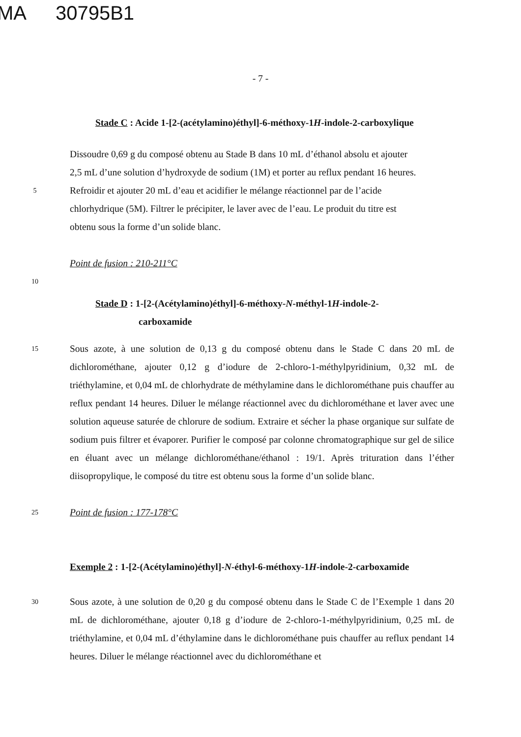MA 30795B1
- 7 -
Stade C : Acide 1-[2-(acétylamino)éthyl]-6-méthoxy-1H-indole-2-carboxylique
Dissoudre 0,69 g du composé obtenu au Stade B dans 10 mL d’éthanol absolu et ajouter
2,5 mL d’une solution d’hydroxyde de sodium (1M) et porter au reflux pendant 16 heures.
5
Refroidir et ajouter 20 mL d’eau et acidifier le mélange réactionnel par de l’acide
chlorhydrique (5M). Filtrer le précipiter, le laver avec de l’eau. Le produit du titre est
obtenu sous la forme d’un solide blanc.
Point de fusion : 210-211°C
10
Stade D : 1-[2-(Acétylamino)éthyl]-6-méthoxy-N-méthyl-1H-indole-2-
carboxamide
15
Sous azote, à une solution de 0,13 g du composé obtenu dans le Stade C dans 20 mL de dichlorométhane, ajouter 0,12 g d’iodure de 2-chloro-1-méthylpyridinium, 0,32 mL de triéthylamine, et 0,04 mL de chlorhydrate de méthylamine dans le dichlorométhane puis chauffer au reflux pendant 14 heures. Diluer le mélange réactionnel avec du dichlorométhane et laver avec une solution aqueuse saturée de chlorure de sodium. Extraire et sécher la phase organique sur sulfate de sodium puis filtrer et évaporer. Purifier le composé par colonne chromatographique sur gel de silice en éluant avec un mélange dichlorométhane/éthanol : 19/1. Après trituration dans l’éther diisopropylique, le composé du titre est obtenu sous la forme d’un solide blanc.
25
Point de fusion : 177-178°C
Exemple 2 : 1-[2-(Acétylamino)éthyl]-N-éthyl-6-méthoxy-1H-indole-2-carboxamide
30
Sous azote, à une solution de 0,20 g du composé obtenu dans le Stade C de l’Exemple 1 dans 20 mL de dichlorométhane, ajouter 0,18 g d’iodure de 2-chloro-1-méthylpyridinium, 0,25 mL de triéthylamine, et 0,04 mL d’éthylamine dans le dichlorométhane puis chauffer au reflux pendant 14 heures. Diluer le mélange réactionnel avec du dichlorométhane et